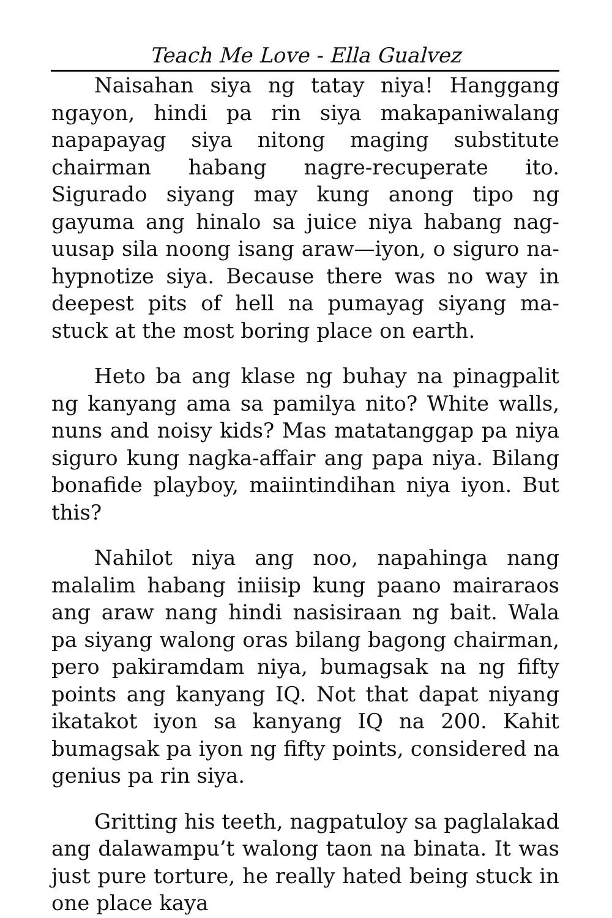Teach Me Love - Ella Gualvez
Naisahan siya ng tatay niya! Hanggang ngayon, hindi pa rin siya makapaniwalang napapayag siya nitong maging substitute chairman habang nagre-recuperate ito. Sigurado siyang may kung anong tipo ng gayuma ang hinalo sa juice niya habang nag-uusap sila noong isang araw—iyon, o siguro na-hypnotize siya. Because there was no way in deepest pits of hell na pumayag siyang ma-stuck at the most boring place on earth.
Heto ba ang klase ng buhay na pinagpalit ng kanyang ama sa pamilya nito? White walls, nuns and noisy kids? Mas matatanggap pa niya siguro kung nagka-affair ang papa niya. Bilang bonafide playboy, maiintindihan niya iyon. But this?
Nahilot niya ang noo, napahinga nang malalim habang iniisip kung paano mairaraos ang araw nang hindi nasisiraan ng bait. Wala pa siyang walong oras bilang bagong chairman, pero pakiramdam niya, bumagsak na ng fifty points ang kanyang IQ. Not that dapat niyang ikatakot iyon sa kanyang IQ na 200. Kahit bumagsak pa iyon ng fifty points, considered na genius pa rin siya.
Gritting his teeth, nagpatuloy sa paglalakad ang dalawampu’t walong taon na binata. It was just pure torture, he really hated being stuck in one place kaya